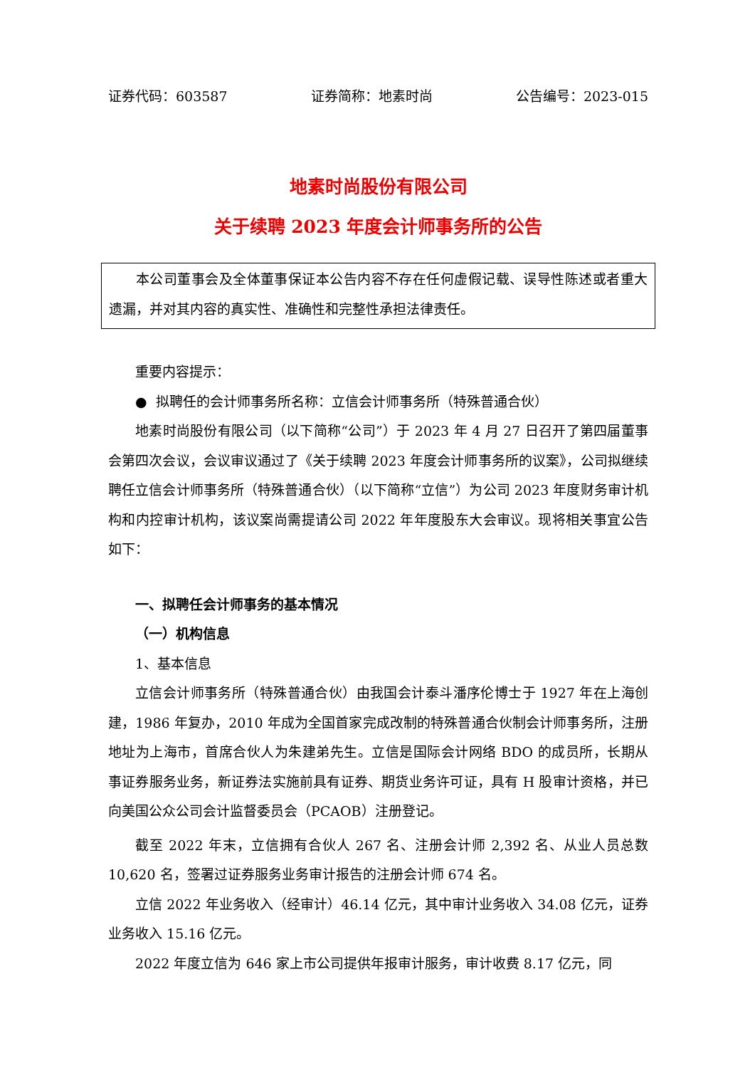证券代码：603587 证券简称：地素时尚 公告编号：2023-015
地素时尚股份有限公司
关于续聘 2023 年度会计师事务所的公告
本公司董事会及全体董事保证本公告内容不存在任何虚假记载、误导性陈述或者重大遗漏，并对其内容的真实性、准确性和完整性承担法律责任。
重要内容提示：
● 拟聘任的会计师事务所名称：立信会计师事务所（特殊普通合伙）
地素时尚股份有限公司（以下简称“公司”）于 2023 年 4 月 27 日召开了第四届董事会第四次会议，会议审议通过了《关于续聘 2023 年度会计师事务所的议案》，公司拟继续聘任立信会计师事务所（特殊普通合伙）（以下简称“立信”）为公司 2023 年度财务审计机构和内控审计机构，该议案尚需提请公司 2022 年年度股东大会审议。现将相关事宜公告如下：
一、拟聘任会计师事务的基本情况
（一）机构信息
1、基本信息
立信会计师事务所（特殊普通合伙）由我国会计泰斗潘序伦博士于 1927 年在上海创建，1986 年复办，2010 年成为全国首家完成改制的特殊普通合伙制会计师事务所，注册地址为上海市，首席合伙人为朱建弟先生。立信是国际会计网络 BDO 的成员所，长期从事证券服务业务，新证券法实施前具有证券、期货业务许可证，具有 H 股审计资格，并已向美国公众公司会计监督委员会（PCAOB）注册登记。
截至 2022 年末，立信拥有合伙人 267 名、注册会计师 2,392 名、从业人员总数 10,620 名，签署过证券服务业务审计报告的注册会计师 674 名。
立信 2022 年业务收入（经审计）46.14 亿元，其中审计业务收入 34.08 亿元，证券业务收入 15.16 亿元。
2022 年度立信为 646 家上市公司提供年报审计服务，审计收费 8.17 亿元，同